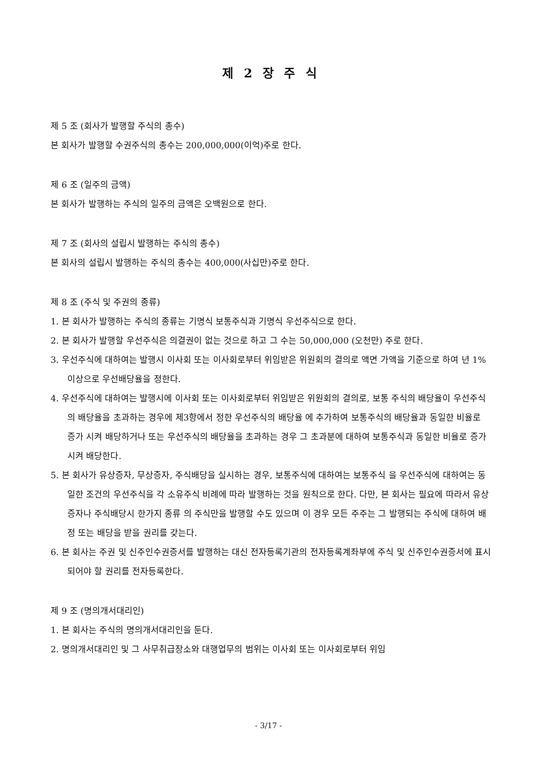제 2 장 주 식
제 5 조 (회사가 발행할 주식의 총수)
본 회사가 발행할 수권주식의 총수는 200,000,000(이억)주로 한다.
제 6 조 (일주의 금액)
본 회사가 발행하는 주식의 일주의 금액은 오백원으로 한다.
제 7 조 (회사의 설립시 발행하는 주식의 총수)
본 회사의 설립시 발행하는 주식의 총수는 400,000(사십만)주로 한다.
제 8 조 (주식 및 주권의 종류)
1. 본 회사가 발행하는 주식의 종류는 기명식 보통주식과 기명식 우선주식으로 한다.
2. 본 회사가 발행할 우선주식은 의결권이 없는 것으로 하고 그 수는 50,000,000 (오천만) 주로 한다.
3. 우선주식에 대하여는 발행시 이사회 또는 이사회로부터 위임받은 위원회의 결의로 액면 가액을 기준으로 하여 년 1%이상으로 우선배당율을 정한다.
4. 우선주식에 대하여는 발행시에 이사회 또는 이사회로부터 위임받은 위원회의 결의로, 보통 주식의 배당율이 우선주식의 배당율을 초과하는 경우에 제3항에서 정한 우선주식의 배당율 에 추가하여 보통주식의 배당율과 동일한 비율로 증가 시켜 배당하거나 또는 우선주식의 배당율을 초과하는 경우 그 초과분에 대하여 보통주식과 동일한 비율로 증가시켜 배당한다.
5. 본 회사가 유상증자, 무상증자, 주식배당을 실시하는 경우, 보통주식에 대하여는 보통주식 을 우선주식에 대하여는 동일한 조건의 우선주식을 각 소유주식 비례에 따라 발행하는 것을 원칙으로 한다. 다만, 본 회사는 필요에 따라서 유상증자나 주식배당시 한가지 종류 의 주식만을 발행할 수도 있으며 이 경우 모든 주주는 그 발행되는 주식에 대하여 배정 또는 배당을 받을 권리를 갖는다.
6. 본 회사는 주권 및 신주인수권증서를 발행하는 대신 전자등록기관의 전자등록계좌부에 주식 및 신주인수권증서에 표시되어야 할 권리를 전자등록한다.
제 9 조 (명의개서대리인)
1. 본 회사는 주식의 명의개서대리인을 둔다.
2. 명의개서대리인 및 그 사무취급장소와 대행업무의 범위는 이사회 또는 이사회로부터 위임
- 3/17 -